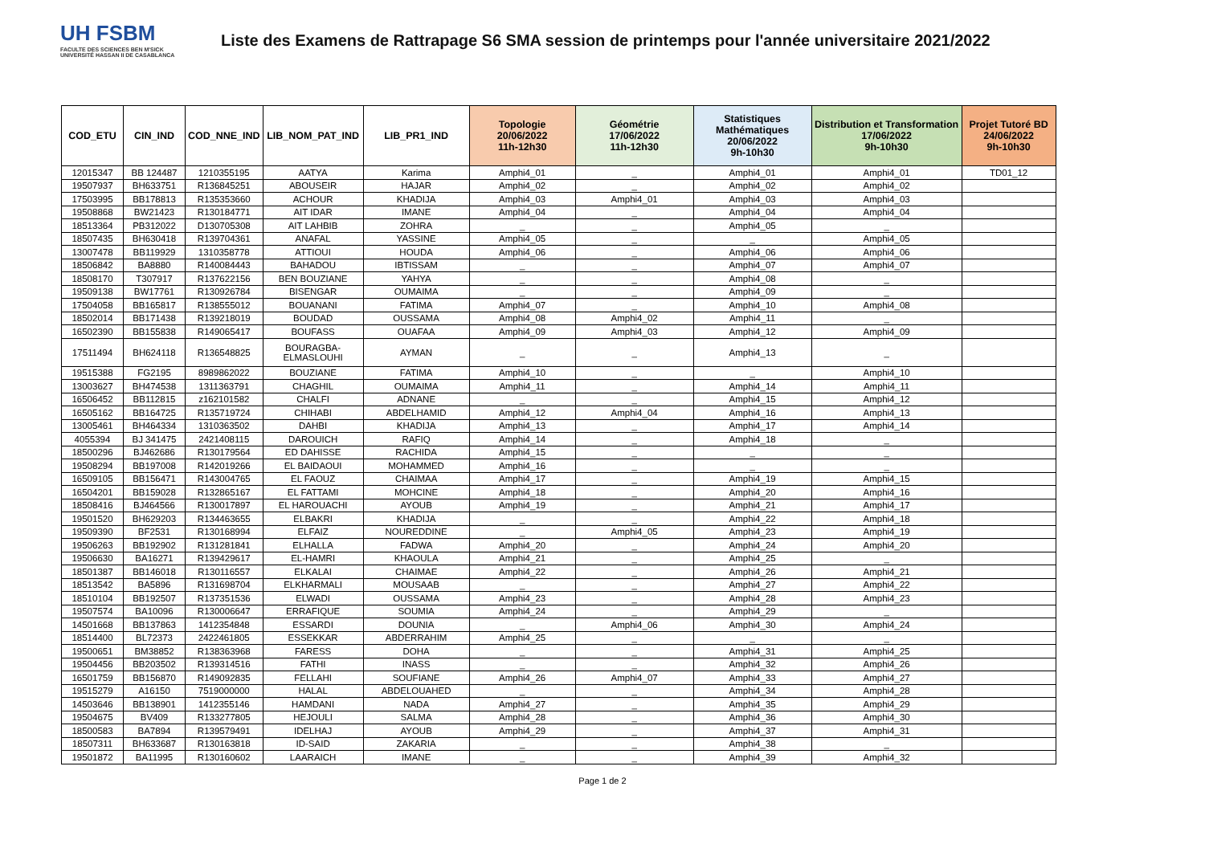UH FSBM
FACULTE DES SCIENCES BEN M'SICK
UNIVERSITÉ HASSAN II DE CASABLANCA
Liste des Examens de Rattrapage S6 SMA session de printemps pour l'année universitaire 2021/2022
| COD_ETU | CIN_IND | COD_NNE_IND | LIB_NOM_PAT_IND | LIB_PR1_IND | Topologie 20/06/2022 11h-12h30 | Géométrie 17/06/2022 11h-12h30 | Statistiques Mathématiques 20/06/2022 9h-10h30 | Distribution et Transformation 17/06/2022 9h-10h30 | Projet Tutoré BD 24/06/2022 9h-10h30 |
| --- | --- | --- | --- | --- | --- | --- | --- | --- | --- |
| 12015347 | BB 124487 | 1210355195 | AATYA | Karima | Amphi4_01 | _ | Amphi4_01 | Amphi4_01 | TD01_12 |
| 19507937 | BH633751 | R136845251 | ABOUSEIR | HAJAR | Amphi4_02 | _ | Amphi4_02 | Amphi4_02 | |
| 17503995 | BB178813 | R135353660 | ACHOUR | KHADIJA | Amphi4_03 | Amphi4_01 | Amphi4_03 | Amphi4_03 | |
| 19508868 | BW21423 | R130184771 | AIT IDAR | IMANE | Amphi4_04 | _ | Amphi4_04 | Amphi4_04 | |
| 18513364 | PB312022 | D130705308 | AIT LAHBIB | ZOHRA | _ | _ | Amphi4_05 | _ | |
| 18507435 | BH630418 | R139704361 | ANAFAL | YASSINE | Amphi4_05 | _ | _ | Amphi4_05 | |
| 13007478 | BB119929 | 1310358778 | ATTIOUI | HOUDA | Amphi4_06 | _ | Amphi4_06 | Amphi4_06 | |
| 18506842 | BA8880 | R140084443 | BAHADOU | IBTISSAM | _ | _ | Amphi4_07 | Amphi4_07 | |
| 18508170 | T307917 | R137622156 | BEN BOUZIANE | YAHYA | _ | _ | Amphi4_08 | _ | |
| 19509138 | BW17761 | R130926784 | BISENGAR | OUMAIMA | _ | _ | Amphi4_09 | _ | |
| 17504058 | BB165817 | R138555012 | BOUANANI | FATIMA | Amphi4_07 | _ | Amphi4_10 | Amphi4_08 | |
| 18502014 | BB171438 | R139218019 | BOUDAD | OUSSAMA | Amphi4_08 | Amphi4_02 | Amphi4_11 | _ | |
| 16502390 | BB155838 | R149065417 | BOUFASS | OUAFAA | Amphi4_09 | Amphi4_03 | Amphi4_12 | Amphi4_09 | |
| 17511494 | BH624118 | R136548825 | BOURAGBA- ELMASLOUHI | AYMAN | _ | _ | Amphi4_13 | _ | |
| 19515388 | FG2195 | 8989862022 | BOUZIANE | FATIMA | Amphi4_10 | _ | _ | Amphi4_10 | |
| 13003627 | BH474538 | 1311363791 | CHAGHIL | OUMAIMA | Amphi4_11 | _ | Amphi4_14 | Amphi4_11 | |
| 16506452 | BB112815 | z162101582 | CHALFI | ADNANE | _ | _ | Amphi4_15 | Amphi4_12 | |
| 16505162 | BB164725 | R135719724 | CHIHABI | ABDELHAMID | Amphi4_12 | Amphi4_04 | Amphi4_16 | Amphi4_13 | |
| 13005461 | BH464334 | 1310363502 | DAHBI | KHADIJA | Amphi4_13 | _ | Amphi4_17 | Amphi4_14 | |
| 4055394 | BJ 341475 | 2421408115 | DAROUICH | RAFIQ | Amphi4_14 | _ | Amphi4_18 | _ | |
| 18500296 | BJ462686 | R130179564 | ED DAHISSE | RACHIDA | Amphi4_15 | _ | _ | _ | |
| 19508294 | BB197008 | R142019266 | EL BAIDAOUI | MOHAMMED | Amphi4_16 | _ | _ | _ | |
| 16509105 | BB156471 | R143004765 | EL FAOUZ | CHAIMAA | Amphi4_17 | _ | Amphi4_19 | Amphi4_15 | |
| 16504201 | BB159028 | R132865167 | EL FATTAMI | MOHCINE | Amphi4_18 | _ | Amphi4_20 | Amphi4_16 | |
| 18508416 | BJ464566 | R130017897 | EL HAROUACHI | AYOUB | Amphi4_19 | _ | Amphi4_21 | Amphi4_17 | |
| 19501520 | BH629203 | R134463655 | ELBAKRI | KHADIJA | _ | _ | Amphi4_22 | Amphi4_18 | |
| 19509390 | BF2531 | R130168994 | ELFAIZ | NOUREDDINE | _ | Amphi4_05 | Amphi4_23 | Amphi4_19 | |
| 19506263 | BB192902 | R131281841 | ELHALLA | FADWA | Amphi4_20 | _ | Amphi4_24 | Amphi4_20 | |
| 19506630 | BA16271 | R139429617 | EL-HAMRI | KHAOULA | Amphi4_21 | _ | Amphi4_25 | _ | |
| 18501387 | BB146018 | R130116557 | ELKALAI | CHAIMAE | Amphi4_22 | _ | Amphi4_26 | Amphi4_21 | |
| 18513542 | BA5896 | R131698704 | ELKHARMALI | MOUSAAB | _ | _ | Amphi4_27 | Amphi4_22 | |
| 18510104 | BB192507 | R137351536 | ELWADI | OUSSAMA | Amphi4_23 | _ | Amphi4_28 | Amphi4_23 | |
| 19507574 | BA10096 | R130006647 | ERRAFIQUE | SOUMIA | Amphi4_24 | _ | Amphi4_29 | _ | |
| 14501668 | BB137863 | 1412354848 | ESSARDI | DOUNIA | _ | Amphi4_06 | Amphi4_30 | Amphi4_24 | |
| 18514400 | BL72373 | 2422461805 | ESSEKKAR | ABDERRAHIM | Amphi4_25 | _ | _ | _ | |
| 19500651 | BM38852 | R138363968 | FARESS | DOHA | _ | _ | Amphi4_31 | Amphi4_25 | |
| 19504456 | BB203502 | R139314516 | FATHI | INASS | _ | _ | Amphi4_32 | Amphi4_26 | |
| 16501759 | BB156870 | R149092835 | FELLAHI | SOUFIANE | Amphi4_26 | Amphi4_07 | Amphi4_33 | Amphi4_27 | |
| 19515279 | A16150 | 7519000000 | HALAL | ABDELOUAHED | _ | _ | Amphi4_34 | Amphi4_28 | |
| 14503646 | BB138901 | 1412355146 | HAMDANI | NADA | Amphi4_27 | _ | Amphi4_35 | Amphi4_29 | |
| 19504675 | BV409 | R133277805 | HEJOULI | SALMA | Amphi4_28 | _ | Amphi4_36 | Amphi4_30 | |
| 18500583 | BA7894 | R139579491 | IDELHAJ | AYOUB | Amphi4_29 | _ | Amphi4_37 | Amphi4_31 | |
| 18507311 | BH633687 | R130163818 | ID-SAID | ZAKARIA | _ | _ | Amphi4_38 | _ | |
| 19501872 | BA11995 | R130160602 | LAARAICH | IMANE | _ | _ | Amphi4_39 | Amphi4_32 | |
Page 1 de 2